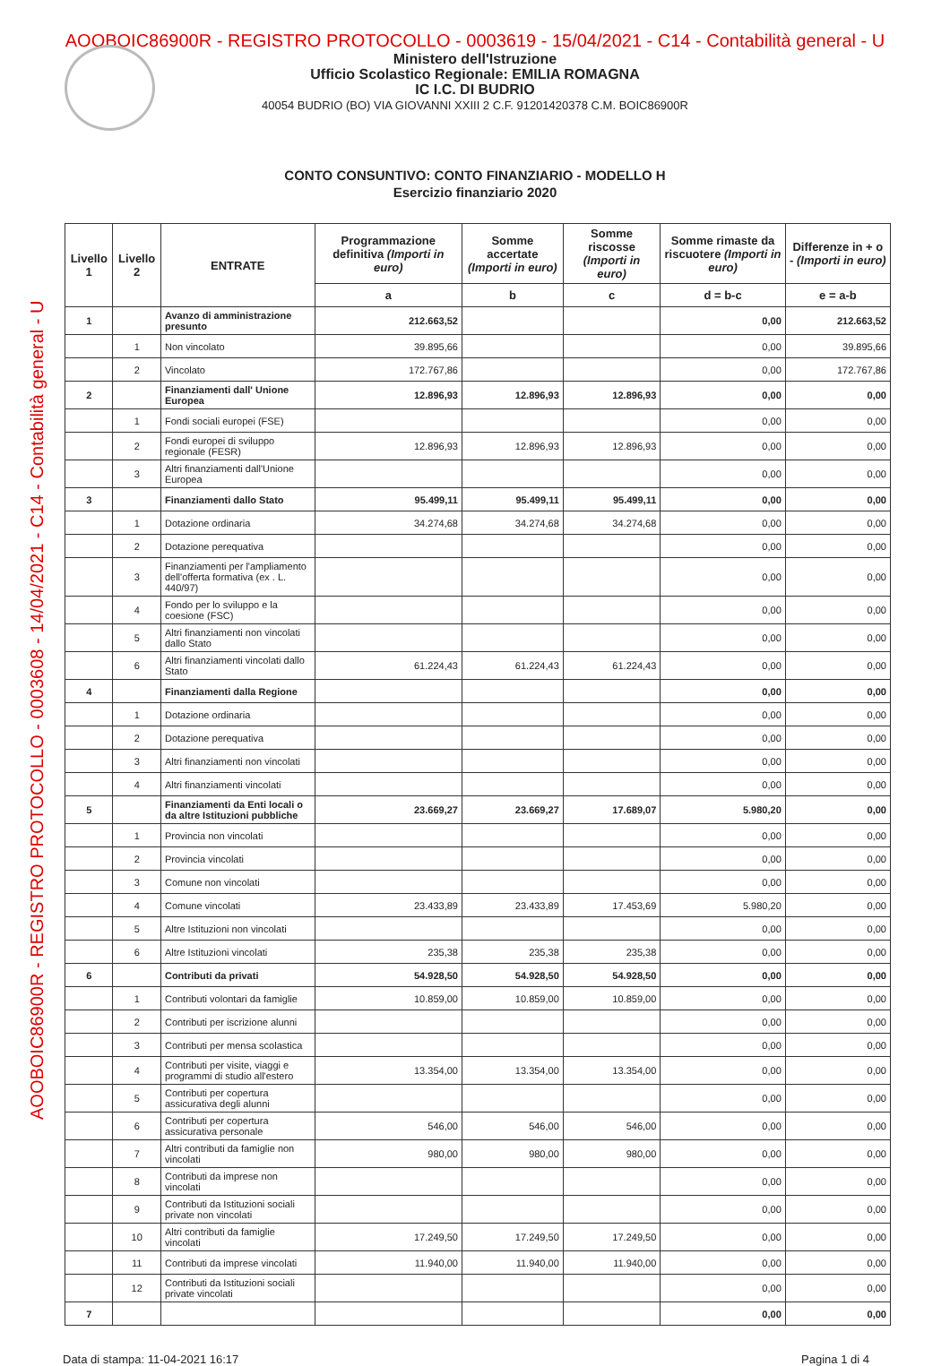AOOBOIC86900R - REGISTRO PROTOCOLLO - 0003619 - 15/04/2021 - C14 - Contabilità general - U
AOOBOIC86900R - REGISTRO PROTOCOLLO - 0003608 - 14/04/2021 - C14 - Contabilità general - U
Ministero dell'Istruzione
Ufficio Scolastico Regionale: EMILIA ROMAGNA
IC I.C. DI BUDRIO
40054 BUDRIO (BO) VIA GIOVANNI XXIII 2 C.F. 91201420378 C.M. BOIC86900R
CONTO CONSUNTIVO: CONTO FINANZIARIO - MODELLO H
Esercizio finanziario 2020
| Livello 1 | Livello 2 | ENTRATE | Programmazione definitiva (Importi in euro) | Somme accertate (Importi in euro) | Somme riscosse (Importi in euro) | Somme rimaste da riscuotere (Importi in euro) | Differenze in + o - (Importi in euro) |
| --- | --- | --- | --- | --- | --- | --- | --- |
| | | | a | b | c | d = b-c | e = a-b |
| 1 | | Avanzo di amministrazione presunto | 212.663,52 | | | 0,00 | 212.663,52 |
| | 1 | Non vincolato | 39.895,66 | | | 0,00 | 39.895,66 |
| | 2 | Vincolato | 172.767,86 | | | 0,00 | 172.767,86 |
| 2 | | Finanziamenti dall' Unione Europea | 12.896,93 | 12.896,93 | 12.896,93 | 0,00 | 0,00 |
| | 1 | Fondi sociali europei (FSE) | | | | 0,00 | 0,00 |
| | 2 | Fondi europei di sviluppo regionale (FESR) | 12.896,93 | 12.896,93 | 12.896,93 | 0,00 | 0,00 |
| | 3 | Altri finanziamenti dall'Unione Europea | | | | 0,00 | 0,00 |
| 3 | | Finanziamenti dallo Stato | 95.499,11 | 95.499,11 | 95.499,11 | 0,00 | 0,00 |
| | 1 | Dotazione ordinaria | 34.274,68 | 34.274,68 | 34.274,68 | 0,00 | 0,00 |
| | 2 | Dotazione perequativa | | | | 0,00 | 0,00 |
| | 3 | Finanziamenti per l'ampliamento dell'offerta formativa (ex . L. 440/97) | | | | 0,00 | 0,00 |
| | 4 | Fondo per lo sviluppo e la coesione (FSC) | | | | 0,00 | 0,00 |
| | 5 | Altri finanziamenti non vincolati dallo Stato | | | | 0,00 | 0,00 |
| | 6 | Altri finanziamenti vincolati dallo Stato | 61.224,43 | 61.224,43 | 61.224,43 | 0,00 | 0,00 |
| 4 | | Finanziamenti dalla Regione | | | | 0,00 | 0,00 |
| | 1 | Dotazione ordinaria | | | | 0,00 | 0,00 |
| | 2 | Dotazione perequativa | | | | 0,00 | 0,00 |
| | 3 | Altri finanziamenti non vincolati | | | | 0,00 | 0,00 |
| | 4 | Altri finanziamenti vincolati | | | | 0,00 | 0,00 |
| 5 | | Finanziamenti da Enti locali o da altre Istituzioni pubbliche | 23.669,27 | 23.669,27 | 17.689,07 | 5.980,20 | 0,00 |
| | 1 | Provincia non vincolati | | | | 0,00 | 0,00 |
| | 2 | Provincia vincolati | | | | 0,00 | 0,00 |
| | 3 | Comune non vincolati | | | | 0,00 | 0,00 |
| | 4 | Comune vincolati | 23.433,89 | 23.433,89 | 17.453,69 | 5.980,20 | 0,00 |
| | 5 | Altre Istituzioni non vincolati | | | | 0,00 | 0,00 |
| | 6 | Altre Istituzioni vincolati | 235,38 | 235,38 | 235,38 | 0,00 | 0,00 |
| 6 | | Contributi da privati | 54.928,50 | 54.928,50 | 54.928,50 | 0,00 | 0,00 |
| | 1 | Contributi volontari da famiglie | 10.859,00 | 10.859,00 | 10.859,00 | 0,00 | 0,00 |
| | 2 | Contributi per iscrizione alunni | | | | 0,00 | 0,00 |
| | 3 | Contributi per mensa scolastica | | | | 0,00 | 0,00 |
| | 4 | Contributi per visite, viaggi e programmi di studio all'estero | 13.354,00 | 13.354,00 | 13.354,00 | 0,00 | 0,00 |
| | 5 | Contributi per copertura assicurativa degli alunni | | | | 0,00 | 0,00 |
| | 6 | Contributi per copertura assicurativa personale | 546,00 | 546,00 | 546,00 | 0,00 | 0,00 |
| | 7 | Altri contributi da famiglie non vincolati | 980,00 | 980,00 | 980,00 | 0,00 | 0,00 |
| | 8 | Contributi da imprese non vincolati | | | | 0,00 | 0,00 |
| | 9 | Contributi da Istituzioni sociali private non vincolati | | | | 0,00 | 0,00 |
| | 10 | Altri contributi da famiglie vincolati | 17.249,50 | 17.249,50 | 17.249,50 | 0,00 | 0,00 |
| | 11 | Contributi da imprese vincolati | 11.940,00 | 11.940,00 | 11.940,00 | 0,00 | 0,00 |
| | 12 | Contributi da Istituzioni sociali private vincolati | | | | 0,00 | 0,00 |
| 7 | | | | | | 0,00 | 0,00 |
Data di stampa: 11-04-2021 16:17 Pagina 1 di 4